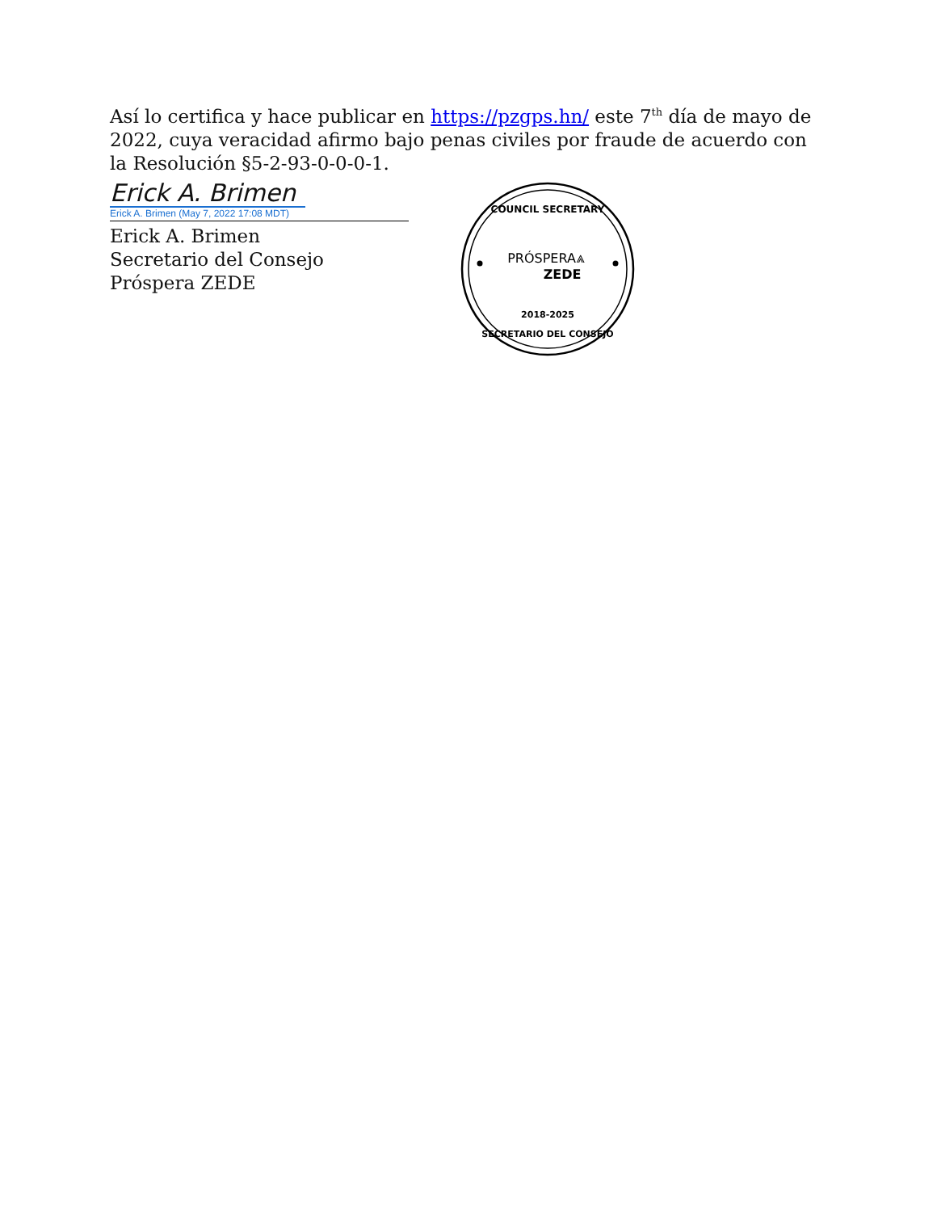Así lo certifica y hace publicar en https://pzgps.hn/ este 7<sup>th</sup> día de mayo de 2022, cuya veracidad afirmo bajo penas civiles por fraude de acuerdo con la Resolución §5-2-93-0-0-0-1.
Erick A. Brimen
Erick A. Brimen (May 7, 2022 17:08 MDT)
Erick A. Brimen
Secretario del Consejo
Próspera ZEDE
COUNCIL SECRETARY
PRÓSPERA⩓
ZEDE
2018-2025
SECRETARIO DEL CONSEJO